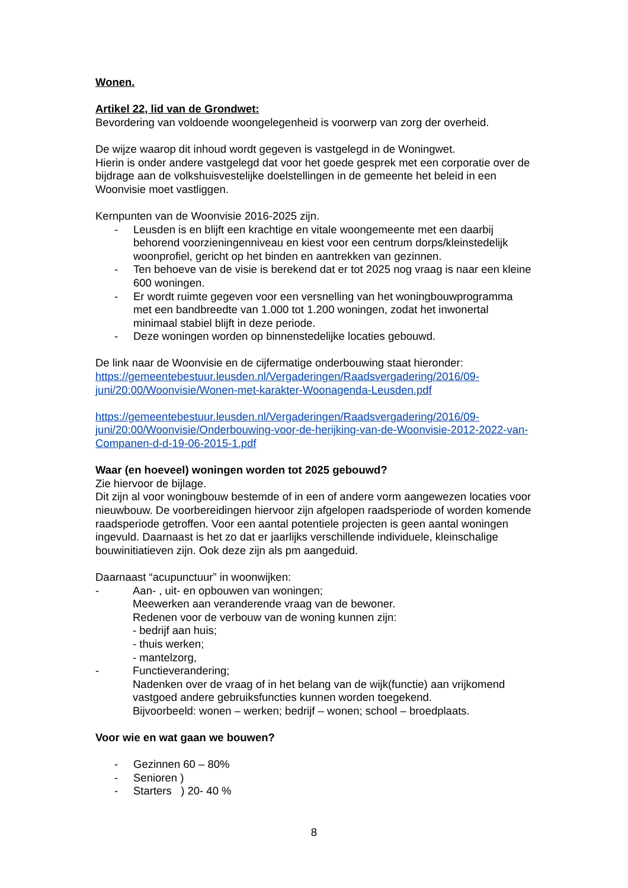Wonen.
Artikel 22, lid van de Grondwet:
Bevordering van voldoende woongelegenheid is voorwerp van zorg der overheid.
De wijze waarop dit inhoud wordt gegeven is vastgelegd in de Woningwet.
Hierin is onder andere vastgelegd dat voor het goede gesprek met een corporatie over de bijdrage aan de volkshuisvestelijke doelstellingen in de gemeente het beleid in een Woonvisie moet vastliggen.
Kernpunten van de Woonvisie 2016-2025 zijn.
- Leusden is en blijft een krachtige en vitale woongemeente met een daarbij behorend voorzieningenniveau en kiest voor een centrum dorps/kleinstedelijk woonprofiel, gericht op het binden en aantrekken van gezinnen.
- Ten behoeve van de visie is berekend dat er tot 2025 nog vraag is naar een kleine 600 woningen.
- Er wordt ruimte gegeven voor een versnelling van het woningbouwprogramma met een bandbreedte van 1.000 tot 1.200 woningen, zodat het inwonertal minimaal stabiel blijft in deze periode.
- Deze woningen worden op binnenstedelijke locaties gebouwd.
De link naar de Woonvisie en de cijfermatige onderbouwing staat hieronder:
https://gemeentebestuur.leusden.nl/Vergaderingen/Raadsvergadering/2016/09-juni/20:00/Woonvisie/Wonen-met-karakter-Woonagenda-Leusden.pdf
https://gemeentebestuur.leusden.nl/Vergaderingen/Raadsvergadering/2016/09-juni/20:00/Woonvisie/Onderbouwing-voor-de-herijking-van-de-Woonvisie-2012-2022-van-Companen-d-d-19-06-2015-1.pdf
Waar (en hoeveel) woningen worden tot 2025 gebouwd?
Zie hiervoor de bijlage.
Dit zijn al voor woningbouw bestemde of in een of andere vorm aangewezen locaties voor nieuwbouw. De voorbereidingen hiervoor zijn afgelopen raadsperiode of worden komende raadsperiode getroffen. Voor een aantal potentiele projecten is geen aantal woningen ingevuld. Daarnaast is het zo dat er jaarlijks verschillende individuele, kleinschalige bouwinitiatieven zijn. Ook deze zijn als pm aangeduid.
Daarnaast “acupunctuur” in woonwijken:
- Aan- , uit- en opbouwen van woningen;
Meewerken aan veranderende vraag van de bewoner.
Redenen voor de verbouw van de woning kunnen zijn:
- bedrijf aan huis;
- thuis werken;
- mantelzorg,
- Functieverandering;
Nadenken over de vraag of in het belang van de wijk(functie) aan vrijkomend vastgoed andere gebruiksfuncties kunnen worden toegekend.
Bijvoorbeeld: wonen – werken; bedrijf – wonen; school – broedplaats.
Voor wie en wat gaan we bouwen?
- Gezinnen 60 – 80%
- Senioren )
- Starters ) 20- 40 %
8